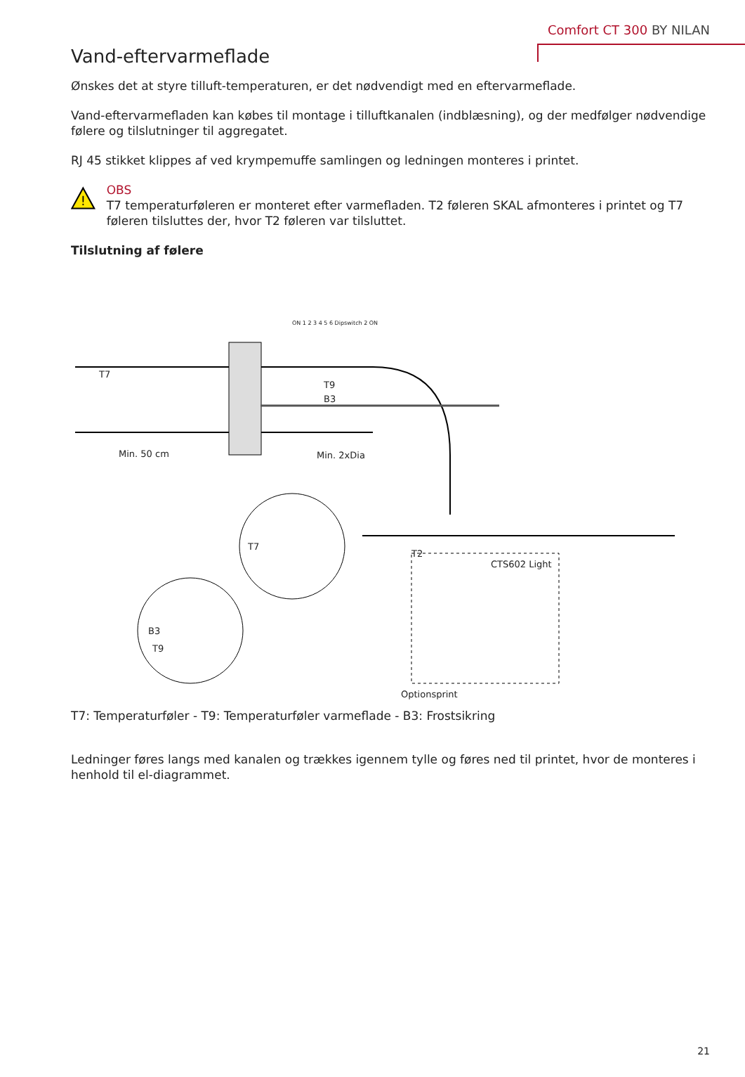Comfort CT 300 BY NILAN
Vand-eftervarmeflade
Ønskes det at styre tilluft-temperaturen, er det nødvendigt med en eftervarmeflade.
Vand-eftervarmefladen kan købes til montage i tilluftkanalen (indblæsning), og der medfølger nødvendige følere og tilslutninger til aggregatet.
RJ 45 stikket klippes af ved krympemuffe samlingen og ledningen monteres i printet.
!
OBS
T7 temperaturføleren er monteret efter varmefladen. T2 føleren SKAL afmonteres i printet og T7 føleren tilsluttes der, hvor T2 føleren var tilsluttet.
Tilslutning af følere
T7
T9
B3
Min. 50 cm Min. 2xDia
ON 1 2 3 4 5 6 Dipswitch 2 ON
T7
T2
CTS602 Light
B3
T9
Optionsprint
T7: Temperaturføler - T9: Temperaturføler varmeflade - B3: Frostsikring
Ledninger føres langs med kanalen og trækkes igennem tylle og føres ned til printet, hvor de monteres i henhold til el-diagrammet.
21